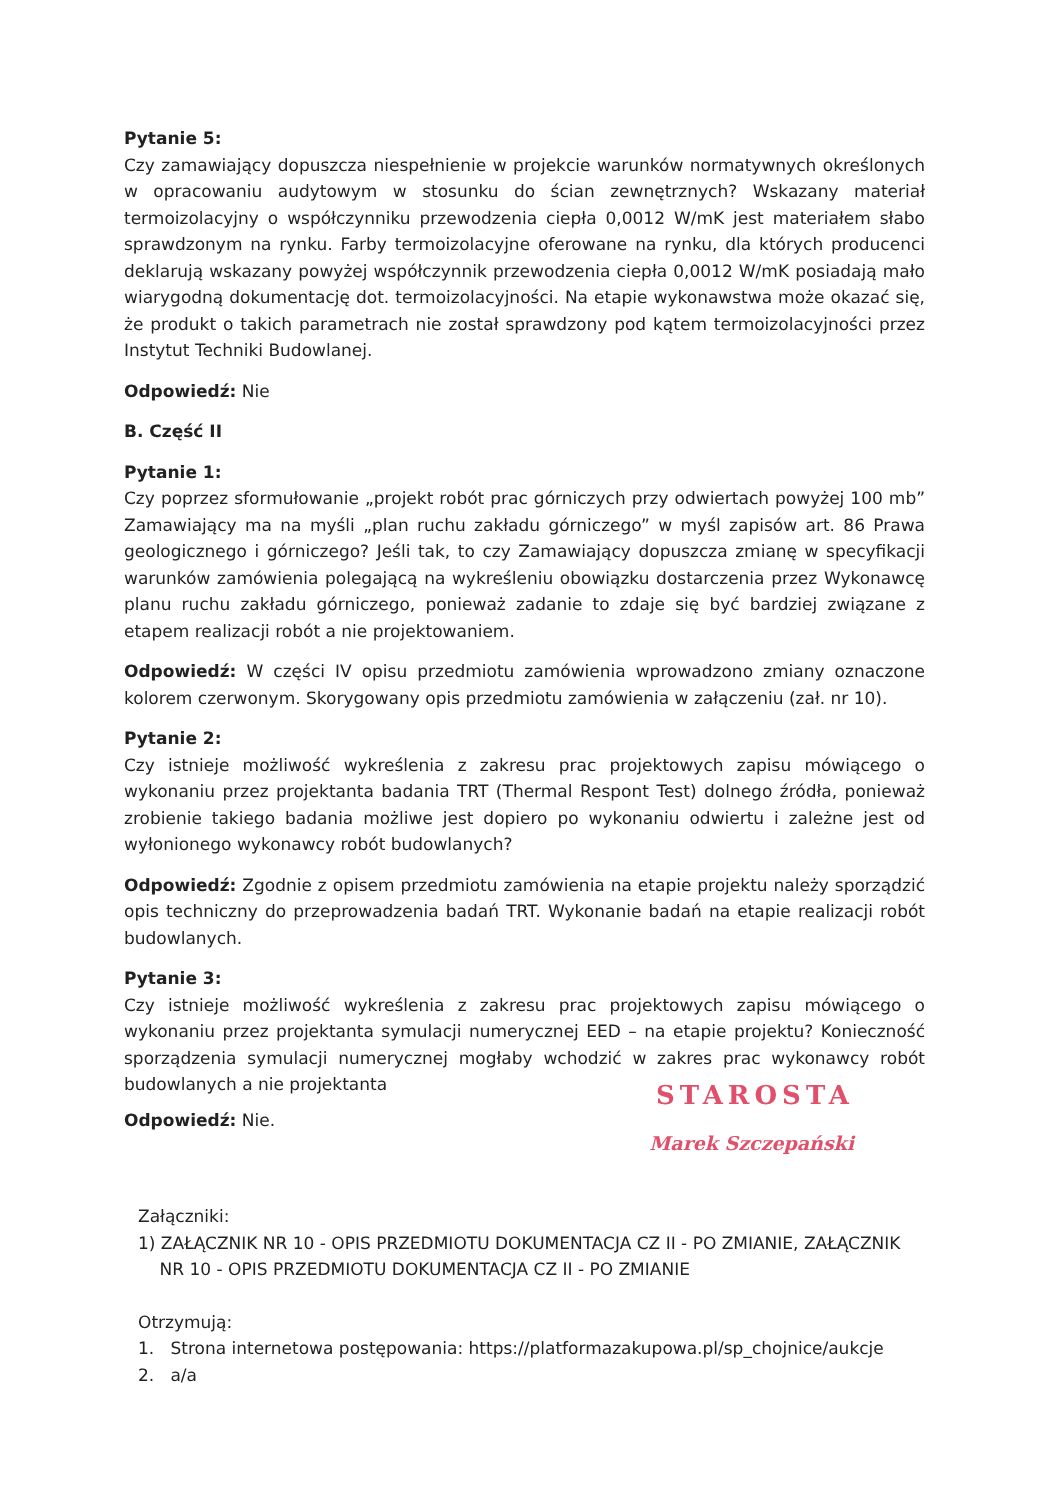Pytanie 5:
Czy zamawiający dopuszcza niespełnienie w projekcie warunków normatywnych określonych w opracowaniu audytowym w stosunku do ścian zewnętrznych? Wskazany materiał termoizolacyjny o współczynniku przewodzenia ciepła 0,0012 W/mK jest materiałem słabo sprawdzonym na rynku. Farby termoizolacyjne oferowane na rynku, dla których producenci deklarują wskazany powyżej współczynnik przewodzenia ciepła 0,0012 W/mK posiadają mało wiarygodną dokumentację dot. termoizolacyjności. Na etapie wykonawstwa może okazać się, że produkt o takich parametrach nie został sprawdzony pod kątem termoizolacyjności przez Instytut Techniki Budowlanej.
Odpowiedź: Nie
B. Część II
Pytanie 1:
Czy poprzez sformułowanie „projekt robót prac górniczych przy odwiertach powyżej 100 mb” Zamawiający ma na myśli „plan ruchu zakładu górniczego” w myśl zapisów art. 86 Prawa geologicznego i górniczego? Jeśli tak, to czy Zamawiający dopuszcza zmianę w specyfikacji warunków zamówienia polegającą na wykreśleniu obowiązku dostarczenia przez Wykonawcę planu ruchu zakładu górniczego, ponieważ zadanie to zdaje się być bardziej związane z etapem realizacji robót a nie projektowaniem.
Odpowiedź: W części IV opisu przedmiotu zamówienia wprowadzono zmiany oznaczone kolorem czerwonym. Skorygowany opis przedmiotu zamówienia w załączeniu (zał. nr 10).
Pytanie 2:
Czy istnieje możliwość wykreślenia z zakresu prac projektowych zapisu mówiącego o wykonaniu przez projektanta badania TRT (Thermal Respont Test) dolnego źródła, ponieważ zrobienie takiego badania możliwe jest dopiero po wykonaniu odwiertu i zależne jest od wyłonionego wykonawcy robót budowlanych?
Odpowiedź: Zgodnie z opisem przedmiotu zamówienia na etapie projektu należy sporządzić opis techniczny do przeprowadzenia badań TRT. Wykonanie badań na etapie realizacji robót budowlanych.
Pytanie 3:
Czy istnieje możliwość wykreślenia z zakresu prac projektowych zapisu mówiącego o wykonaniu przez projektanta symulacji numerycznej EED – na etapie projektu? Konieczność sporządzenia symulacji numerycznej mogłaby wchodzić w zakres prac wykonawcy robót budowlanych a nie projektanta
STAROSTA
Marek Szczepański
Odpowiedź: Nie.
Załączniki:
1) ZAŁĄCZNIK NR 10 - OPIS PRZEDMIOTU DOKUMENTACJA CZ II - PO ZMIANIE, ZAŁĄCZNIK
NR 10 - OPIS PRZEDMIOTU DOKUMENTACJA CZ II - PO ZMIANIE
Otrzymują:
1. Strona internetowa postępowania: https://platformazakupowa.pl/sp_chojnice/aukcje
2. a/a